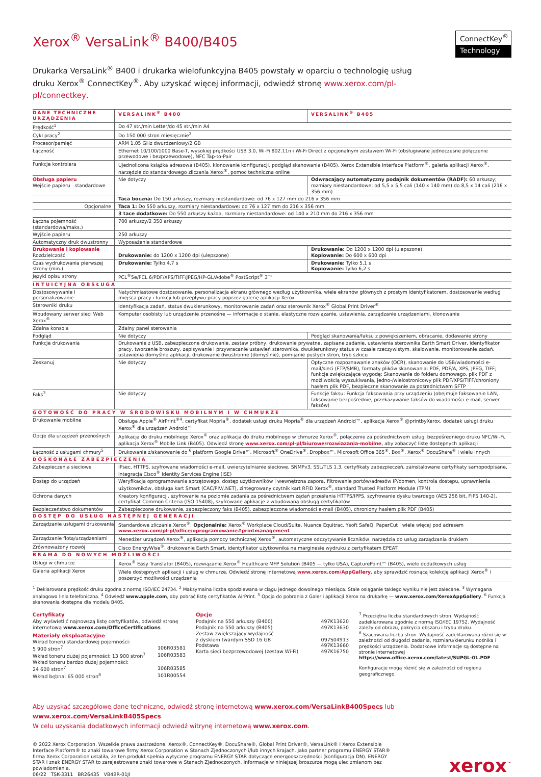Xerox<sup>®</sup> VersaLink<sup>®</sup> B400/B405
ConnectKey<sup>®</sup>
Technology
Drukarka VersaLink<sup>®</sup> B400 i drukarka wielofunkcyjna B405 powstały w oparciu o technologię usług druku Xerox<sup>®</sup> ConnectKey<sup>®</sup>. Aby uzyskać więcej informacji, odwiedź stronę www.xerox.com/pl-pl/connectkey.
| DANE TECHNICZNE URZĄDZENIA | VERSALINK<sup>®</sup> B400 | VERSALINK<sup>®</sup> B405 |
| --- | --- | --- |
| Prędkość<sup>1</sup> | Do 47 str./min Letter/do 45 str./min A4 | |
| Cykl pracy<sup>2</sup> | Do 150 000 stron miesięcznie<sup>2</sup> | |
| Procesor/pamięć | ARM 1,05 GHz dwurdzeniowy/2 GB | |
| Łączność | Ethernet 10/100/1000 Base-T, wysokiej prędkości USB 3.0, Wi-Fi 802.11n i Wi-Fi Direct z opcjonalnym zestawem Wi-Fi (obsługiwane jednoczesne połączenie przewodowe i bezprzewodowe), NFC Tap-to-Pair | |
| Funkcje kontrolera | Ujednolicona książka adresowa (B405), klonowanie konfiguracji, podgląd skanowania (B405), Xerox Extensible Interface Platform<sup>®</sup>, galeria aplikacji Xerox<sup>®</sup>, narzędzie do standardowego zliczania Xerox<sup>®</sup>, pomoc techniczna online | |
| Obsługa papieru Wejście papieru standardowe | Nie dotyczy | Odwracający automatyczny podajnik dokumentów (RADF): 60 arkuszy; rozmiary niestandardowe: od 5,5 x 5,5 cali (140 x 140 mm) do 8,5 x 14 cali (216 x 356 mm) |
| | Taca boczna: Do 150 arkuszy, rozmiary niestandardowe: od 76 x 127 mm do 216 x 356 mm | |
| Opcjonalne | Taca 1: Do 550 arkuszy, rozmiary niestandardowe: od 76 x 127 mm do 216 x 356 mm | |
| | 3 tace dodatkowe: Do 550 arkuszy każda, rozmiary niestandardowe: od 140 x 210 mm do 216 x 356 mm | |
| Łączna pojemność (standardowa/maks.) | 700 arkuszy/2 350 arkuszy | |
| Wyjście papieru | 250 arkuszy | |
| Automatyczny druk dwustronny | Wyposażenie standardowe | |
| Drukowanie i kopiowanie Rozdzielczość | Drukowanie: do 1200 x 1200 dpi (ulepszone) | Drukowanie: Do 1200 x 1200 dpi (ulepszone) Kopiowanie: Do 600 x 600 dpi |
| Czas wydrukowania pierwszej strony (min.) | Drukowanie: Tylko 4,7 s | Drukowanie: Tylko 5,1 s Kopiowanie: Tylko 6,2 s |
| Języki opisu strony | PCL<sup>®</sup>5e/PCL 6/PDF/XPS/TIFF/JPEG/HP-GL/Adobe<sup>®</sup> PostScript<sup>®</sup> 3™ | |
| INTUICYJNA OBSŁUGA | | |
| Dostosowywanie i personalizowanie | Natychmiastowe dostosowanie, personalizacja ekranu głównego według użytkownika, wiele ekranów głównych z prostym identyfikatorem, dostosowanie według miejsca pracy i funkcji lub przepływu pracy poprzez galerię aplikacji Xerox | |
| Sterowniki druku | Identyfikacja zadań, status dwukierunkowy, monitorowanie zadań oraz sterownik Xerox<sup>®</sup> Global Print Driver<sup>®</sup> | |
| Wbudowany serwer sieci Web Xerox<sup>®</sup> | Komputer osobisty lub urządzenie przenośne — informacje o stanie, elastyczne rozwiązanie, ustawienia, zarządzanie urządzeniami, klonowanie | |
| Zdalna konsola | Zdalny panel sterowania | |
| Podgląd | Nie dotyczy | Podgląd skanowania/faksu z powiększeniem, obracanie, dodawanie strony |
| Funkcje drukowania | Drukowanie z USB, zabezpieczone drukowanie, zestaw próbny, drukowanie prywatne, zapisane zadanie, ustawienia sterownika Earth Smart Driver, identyfikator pracy, tworzenie broszury, zapisywanie i przywracanie ustawień sterownika, dwukierunkowy status w czasie rzeczywistym, skalowanie, monitorowanie zadań, ustawienia domyślne aplikacji, drukowanie dwustronne (domyślnie), pomijanie pustych stron, tryb szkicu | |
| Zeskanuj | Nie dotyczy | Optyczne rozpoznawanie znaków (OCR), skanowanie do USB/wiadomości e-mail/sieci (FTP/SMB), formaty plików skanowania: PDF, PDF/A, XPS, JPEG, TIFF; funkcje zwiększające wygodę: Skanowanie do folderu domowego, plik PDF z możliwością wyszukiwania, jedno-/wielostronicowy plik PDF/XPS/TIFF/chroniony hasłem plik PDF, bezpieczne skanowanie za pośrednictwem SFTP |
| Faks<sup>3</sup> | Nie dotyczy | Funkcje faksu: Funkcja faksowania przy urządzeniu (obejmuje faksowanie LAN, faksowanie bezpośrednie, przekazywanie faksów do wiadomości e-mail, serwer faksów) |
| GOTOWOŚĆ DO PRACY W ŚRODOWISKU MOBILNYM I W CHMURZE | | |
| Drukowanie mobilne | Obsługa Apple<sup>®</sup> AirPrint<sup>®4</sup>, certyfikat Mopria<sup>®</sup>, dodatek usługi druku Mopria<sup>®</sup> dla urządzeń Android™, aplikacja Xerox<sup>®</sup> @printbyXerox, dodatek usługi druku Xerox<sup>®</sup> dla urządzeń Android™ | |
| Opcje dla urządzeń przenośnych | Aplikacja do druku mobilnego Xerox<sup>®</sup> oraz aplikacja do druku mobilnego w chmurze Xerox<sup>®</sup>, połączenie za pośrednictwem usługi bezpośredniego druku NFC/Wi-Fi, aplikacja Xerox<sup>®</sup> Mobile Link (B405). Odwiedź stronę www.xerox.com/pl-pl/biurowe/rozwiazania-mobilne , aby zobaczyć listę dostępnych aplikacji | |
| Łączność z usługami chmury<sup>5</sup> | Drukowanie z/skanowanie do <sup>6</sup> platform Google Drive™, Microsoft<sup>®</sup> OneDrive<sup>®</sup>, Dropbox™, Microsoft Office 365<sup>®</sup>, Box<sup>®</sup>, Xerox<sup>®</sup> DocuShare<sup>®</sup> i wielu innych | |
| DOSKONAŁE ZABEZPIECZENIA | | |
| Zabezpieczenia sieciowe | IPsec, HTTPS, szyfrowane wiadomości e-mail, uwierzytelnianie sieciowe, SNMPv3, SSL/TLS 1.3, certyfikaty zabezpieczeń, zainstalowane certyfikaty samopodpisane, integracja Cisco<sup>®</sup> Identity Services Engine (ISE) | |
| Dostęp do urządzeń | Weryfikacja oprogramowania sprzętowego, dostęp użytkowników i wewnętrzna zapora, filtrowanie portów/adresów IP/domen, kontrola dostępu, uprawnienia użytkowników, obsługa kart Smart (CAC/PIV/.NET), zintegrowany czytnik kart RFID Xerox<sup>®</sup>, standard Trusted Platform Module (TPM) | |
| Ochrona danych | Kreatory konfiguracji, szyfrowanie na poziomie zadania za pośrednictwem żądań przesłania HTTPS/IPPS, szyfrowanie dysku twardego (AES 256 bit, FIPS 140-2), certyfikat Common Criteria (ISO 15408), szyfrowane aplikacje z wbudowaną obsługą certyfikatów | |
| Bezpieczeństwo dokumentów | Zabezpieczone drukowanie, zabezpieczony faks (B405), zabezpieczone wiadomości e-mail (B405), chroniony hasłem plik PDF (B405) | |
| DOSTĘP DO USŁUG NASTĘPNEJ GENERACJI | | |
| Zarządzanie usługami drukowania | Standardowe zliczanie Xerox<sup>®</sup>; Opcjonalnie: Xerox<sup>®</sup> Workplace Cloud/Suite, Nuance Equitrac, Ysoft SafeQ, PaperCut i wiele więcej pod adresem www.xerox.com/pl-pl/office/oprogramowanie#printmanagement | |
| Zarządzanie flotą/urządzeniami | Menedżer urządzeń Xerox<sup>®</sup>, aplikacja pomocy technicznej Xerox<sup>®</sup>, automatyczne odczytywanie liczników, narzędzia do usług zarządzania drukiem | |
| Zrównoważony rozwój | Cisco EnergyWise<sup>®</sup>, drukowanie Earth Smart, identyfikator użytkownika na marginesie wydruku z certyfikatem EPEAT | |
| BRAMA DO NOWYCH MOŻLIWOŚCI | | |
| Usługi w chmurze | Xerox<sup>®</sup> Easy Translator (B405), rozwiązanie Xerox<sup>®</sup> Healthcare MFP Solution (B405 — tylko USA), CapturePoint™ (B405), wiele dodatkowych usług | |
| Galeria aplikacji Xerox | Wiele dostępnych aplikacji i usług w chmurze. Odwiedź stronę internetową www.xerox.com/AppGallery , aby sprawdzić rosnącą kolekcję aplikacji Xerox<sup>®</sup> i poszerzyć możliwości urządzenia | |
<sup>1</sup> Deklarowana prędkość druku zgodna z normą ISO/IEC 24734. <sup>2</sup> Maksymalna liczba spodziewana w ciągu jednego dowolnego miesiąca. Stałe osiąganie takiego wyniku nie jest zalecane. <sup>3</sup> Wymagana analogowa linia telefoniczna. <sup>4</sup> Odwiedź www.apple.com, aby pobrać listę certyfikatów AirPrint. <sup>5</sup> Opcja do pobrania z Galerii aplikacji Xerox na drukarkę — www.xerox.com/XeroxAppGallery. <sup>6</sup> Funkcja skanowania dostępna dla modelu B405.
Certyfikaty
Aby wyświetlić najnowszą listę certyfikatów, odwiedź stronę internetową www.xerox.com/OfficeCertifications
Materiały eksploatacyjne
Wkład toneru standardowej pojemności:
5 900 stron<sup>7</sup> 106R03581
Wkład toneru dużej pojemności: 13 900 stron<sup>7</sup> 106R03583
Wkład toneru bardzo dużej pojemności:
24 600 stron<sup>7</sup> 106R03585
Wkład bębna: 65 000 stron<sup>8</sup> 101R00554
Opcje
Podajnik na 550 arkuszy (B400) 497K13620
Podajnik na 550 arkuszy (B405) 497K13630
Zestaw zwiększający wydajność
z dyskiem twardym SSD 16 GB
097S04913
Podstawa 497K13660
Karta sieci bezprzewodowej (zestaw Wi-Fi) 497K16750
<sup>7</sup> Przeciętna liczba standardowych stron. Wydajność zadeklarowana zgodnie z normą ISO/IEC 19752. Wydajność zależy od obrazu, pokrycia obszaru i trybu druku.
<sup>8</sup> Szacowana liczba stron. Wydajność zadeklarowana różni się w zależności od długości zadania, rozmiaru/kierunku nośnika i prędkości urządzenia. Dodatkowe informacje są dostępne na stronie internetowej https://www.office.xerox.com/latest/SUPGL-01.PDF.
Konfiguracje mogą różnić się w zależności od regionu geograficznego.
Aby uzyskać szczegółowe dane techniczne, odwiedź stronę internetową www.xerox.com/VersaLinkB400Specs lub www.xerox.com/VersaLinkB405Specs.
W celu uzyskania dodatkowych informacji odwiedź witrynę internetową www.xerox.com.
© 2022 Xerox Corporation. Wszelkie prawa zastrzeżone. Xerox®, ConnectKey®, DocuShare®, Global Print Driver®, VersaLink® i Xerox Extensible Interface Platform® to znaki towarowe firmy Xerox Corporation w Stanach Zjednoczonych i/lub innych krajach. Jako partner programu ENERGY STAR® firma Xerox Corporation ustaliła, że ten produkt spełnia wytyczne programu ENERGY STAR dotyczące energooszczędności (konfiguracja DN). ENERGY STAR i znak ENERGY STAR to zarejestrowane znaki towarowe w Stanach Zjednoczonych. Informacje w niniejszej broszurze mogą ulec zmianom bez powiadomienia.
06/22 TSK-3311 BR26435 VB4BR-01JI
xerox<sup>™</sup>